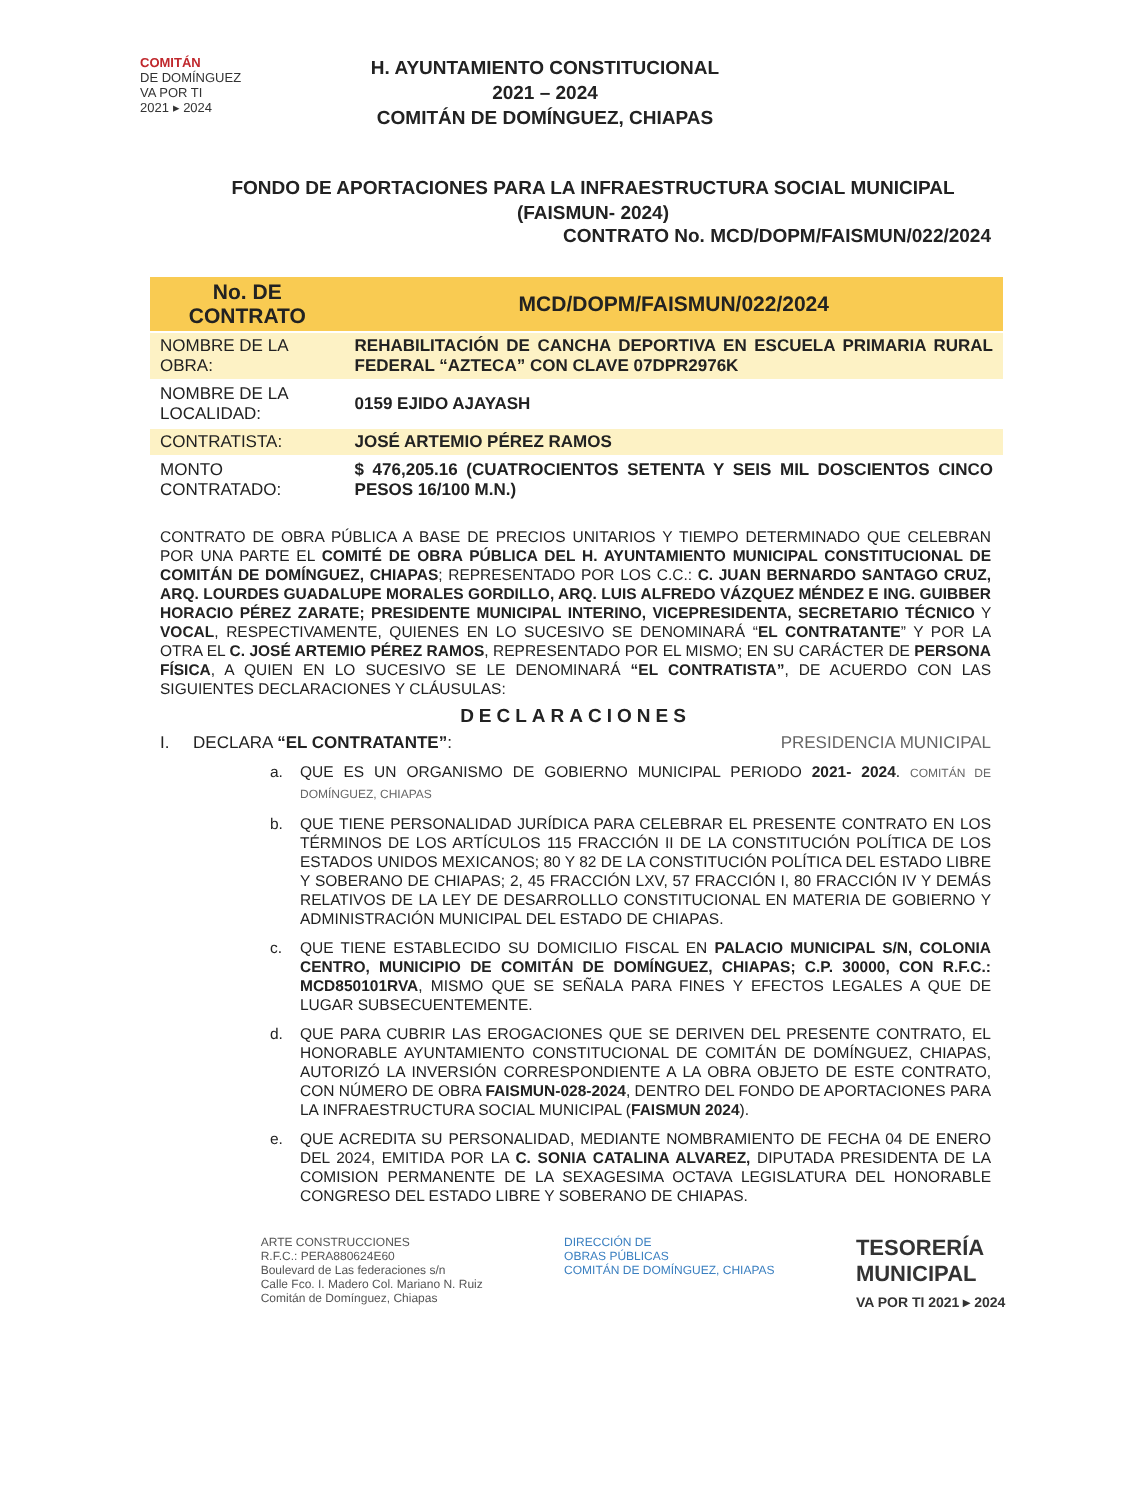COMITÁN
DE DOMÍNGUEZ
VA POR TI
2021 ▸ 2024
H. AYUNTAMIENTO CONSTITUCIONAL
2021 – 2024
COMITÁN DE DOMÍNGUEZ, CHIAPAS
FONDO DE APORTACIONES PARA LA INFRAESTRUCTURA SOCIAL MUNICIPAL
(FAISMUN- 2024)
CONTRATO No. MCD/DOPM/FAISMUN/022/2024
| No. DE CONTRATO | MCD/DOPM/FAISMUN/022/2024 |
| --- | --- |
| NOMBRE DE LA OBRA: | REHABILITACIÓN DE CANCHA DEPORTIVA EN ESCUELA PRIMARIA RURAL FEDERAL “AZTECA” CON CLAVE 07DPR2976K |
| NOMBRE DE LA LOCALIDAD: | 0159 EJIDO AJAYASH |
| CONTRATISTA: | JOSÉ ARTEMIO PÉREZ RAMOS |
| MONTO CONTRATADO: | $ 476,205.16 (CUATROCIENTOS SETENTA Y SEIS MIL DOSCIENTOS CINCO PESOS 16/100 M.N.) |
CONTRATO DE OBRA PÚBLICA A BASE DE PRECIOS UNITARIOS Y TIEMPO DETERMINADO QUE CELEBRAN POR UNA PARTE EL COMITÉ DE OBRA PÚBLICA DEL H. AYUNTAMIENTO MUNICIPAL CONSTITUCIONAL DE COMITÁN DE DOMÍNGUEZ, CHIAPAS; REPRESENTADO POR LOS C.C.: C. JUAN BERNARDO SANTAGO CRUZ, ARQ. LOURDES GUADALUPE MORALES GORDILLO, ARQ. LUIS ALFREDO VÁZQUEZ MÉNDEZ E ING. GUIBBER HORACIO PÉREZ ZARATE; PRESIDENTE MUNICIPAL INTERINO, VICEPRESIDENTA, SECRETARIO TÉCNICO Y VOCAL, RESPECTIVAMENTE, QUIENES EN LO SUCESIVO SE DENOMINARÁ “EL CONTRATANTE” Y POR LA OTRA EL C. JOSÉ ARTEMIO PÉREZ RAMOS, REPRESENTADO POR EL MISMO; EN SU CARÁCTER DE PERSONA FÍSICA, A QUIEN EN LO SUCESIVO SE LE DENOMINARÁ “EL CONTRATISTA”, DE ACUERDO CON LAS SIGUIENTES DECLARACIONES Y CLÁUSULAS:
DECLARACIONES
I. DECLARA “EL CONTRATANTE”: PRESIDENCIA MUNICIPAL
a. QUE ES UN ORGANISMO DE GOBIERNO MUNICIPAL PERIODO 2021- 2024. COMITÁN DE DOMÍNGUEZ, CHIAPAS
b. QUE TIENE PERSONALIDAD JURÍDICA PARA CELEBRAR EL PRESENTE CONTRATO EN LOS TÉRMINOS DE LOS ARTÍCULOS 115 FRACCIÓN II DE LA CONSTITUCIÓN POLÍTICA DE LOS ESTADOS UNIDOS MEXICANOS; 80 Y 82 DE LA CONSTITUCIÓN POLÍTICA DEL ESTADO LIBRE Y SOBERANO DE CHIAPAS; 2, 45 FRACCIÓN LXV, 57 FRACCIÓN I, 80 FRACCIÓN IV Y DEMÁS RELATIVOS DE LA LEY DE DESARROLLLO CONSTITUCIONAL EN MATERIA DE GOBIERNO Y ADMINISTRACIÓN MUNICIPAL DEL ESTADO DE CHIAPAS.
c. QUE TIENE ESTABLECIDO SU DOMICILIO FISCAL EN PALACIO MUNICIPAL S/N, COLONIA CENTRO, MUNICIPIO DE COMITÁN DE DOMÍNGUEZ, CHIAPAS; C.P. 30000, CON R.F.C.: MCD850101RVA, MISMO QUE SE SEÑALA PARA FINES Y EFECTOS LEGALES A QUE DE LUGAR SUBSECUENTEMENTE.
d. QUE PARA CUBRIR LAS EROGACIONES QUE SE DERIVEN DEL PRESENTE CONTRATO, EL HONORABLE AYUNTAMIENTO CONSTITUCIONAL DE COMITÁN DE DOMÍNGUEZ, CHIAPAS, AUTORIZÓ LA INVERSIÓN CORRESPONDIENTE A LA OBRA OBJETO DE ESTE CONTRATO, CON NÚMERO DE OBRA FAISMUN-028-2024, DENTRO DEL FONDO DE APORTACIONES PARA LA INFRAESTRUCTURA SOCIAL MUNICIPAL (FAISMUN 2024).
e. QUE ACREDITA SU PERSONALIDAD, MEDIANTE NOMBRAMIENTO DE FECHA 04 DE ENERO DEL 2024, EMITIDA POR LA C. SONIA CATALINA ALVAREZ, DIPUTADA PRESIDENTA DE LA COMISION PERMANENTE DE LA SEXAGESIMA OCTAVA LEGISLATURA DEL HONORABLE CONGRESO DEL ESTADO LIBRE Y SOBERANO DE CHIAPAS.
ARTE CONSTRUCCIONES
R.F.C.: PERA880624E60
Boulevard de Las federaciones s/n
Calle Fco. I. Madero Col. Mariano N. Ruiz
Comitán de Domínguez, Chiapas
DIRECCIÓN DE
OBRAS PÚBLICAS
COMITÁN DE DOMÍNGUEZ, CHIAPAS
TESORERÍA
MUNICIPAL
VA POR TI 2021 ▸ 2024